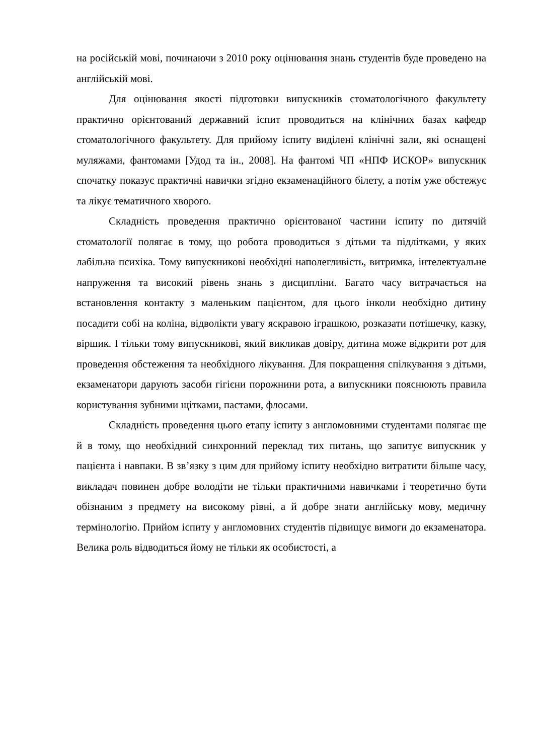на російській мові, починаючи з 2010 року оцінювання знань студентів буде проведено на англійській мові.
Для оцінювання якості підготовки випускників стоматологічного факультету практично орієнтований державний іспит проводиться на клінічних базах кафедр стоматологічного факультету. Для прийому іспиту виділені клінічні зали, які оснащені муляжами, фантомами [Удод та ін., 2008]. На фантомі ЧП «НПФ ИСКОР» випускник спочатку показує практичні навички згідно екзаменаційного білету, а потім уже обстежує та лікує тематичного хворого.
Складність проведення практично орієнтованої частини іспиту по дитячій стоматології полягає в тому, що робота проводиться з дітьми та підлітками, у яких лабільна психіка. Тому випускникові необхідні наполегливість, витримка, інтелектуальне напруження та високий рівень знань з дисципліни. Багато часу витрачається на встановлення контакту з маленьким пацієнтом, для цього інколи необхідно дитину посадити собі на коліна, відволікти увагу яскравою іграшкою, розказати потішечку, казку, віршик. І тільки тому випускникові, який викликав довіру, дитина може відкрити рот для проведення обстеження та необхідного лікування. Для покращення спілкування з дітьми, екзаменатори дарують засоби гігієни порожнини рота, а випускники пояснюють правила користування зубними щітками, пастами, флосами.
Складність проведення цього етапу іспиту з англомовними студентами полягає ще й в тому, що необхідний синхронний переклад тих питань, що запитує випускник у пацієнта і навпаки. В зв’язку з цим для прийому іспиту необхідно витратити більше часу, викладач повинен добре володіти не тільки практичними навичками і теоретично бути обізнаним з предмету на високому рівні, а й добре знати англійську мову, медичну термінологію. Прийом іспиту у англомовних студентів підвищує вимоги до екзаменатора. Велика роль відводиться йому не тільки як особистості, а